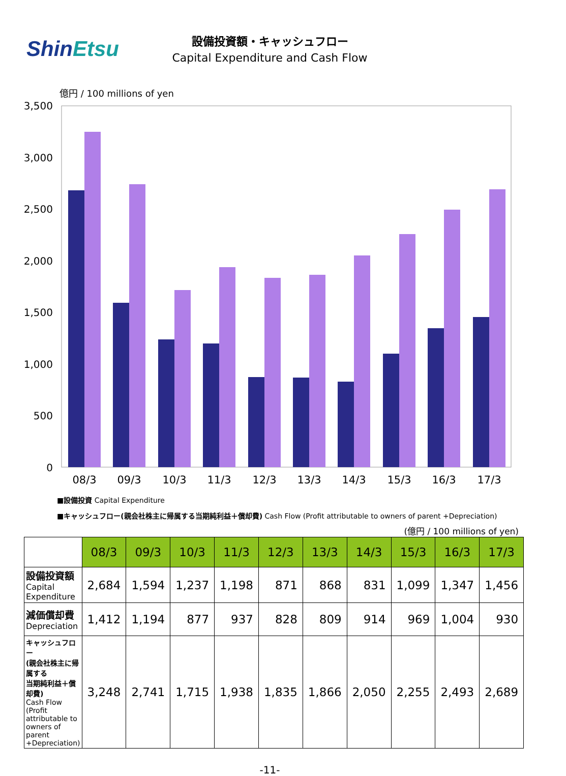ShinEtsu
設備投資額・キャッシュフロー
Capital Expenditure and Cash Flow
億円 / 100 millions of yen
3,500
3,000
2,500
2,000
1,500
1,000
500
0
08/3
09/3
10/3
11/3
12/3
13/3
14/3
15/3
16/3
17/3
■設備投資 Capital Expenditure
■キャッシュフロー(親会社株主に帰属する当期純利益＋償却費) Cash Flow (Profit attributable to owners of parent +Depreciation)
(億円 / 100 millions of yen)
| | 08/3 | 09/3 | 10/3 | 11/3 | 12/3 | 13/3 | 14/3 | 15/3 | 16/3 | 17/3 |
| --- | --- | --- | --- | --- | --- | --- | --- | --- | --- | --- |
| 設備投資額 Capital Expenditure | 2,684 | 1,594 | 1,237 | 1,198 | 871 | 868 | 831 | 1,099 | 1,347 | 1,456 |
| 減価償却費 Depreciation | 1,412 | 1,194 | 877 | 937 | 828 | 809 | 914 | 969 | 1,004 | 930 |
| キャッシュフロー (親会社株主に帰属する 当期純利益＋償却費) Cash Flow (Profit attributable to owners of parent +Depreciation) | 3,248 | 2,741 | 1,715 | 1,938 | 1,835 | 1,866 | 2,050 | 2,255 | 2,493 | 2,689 |
-11-